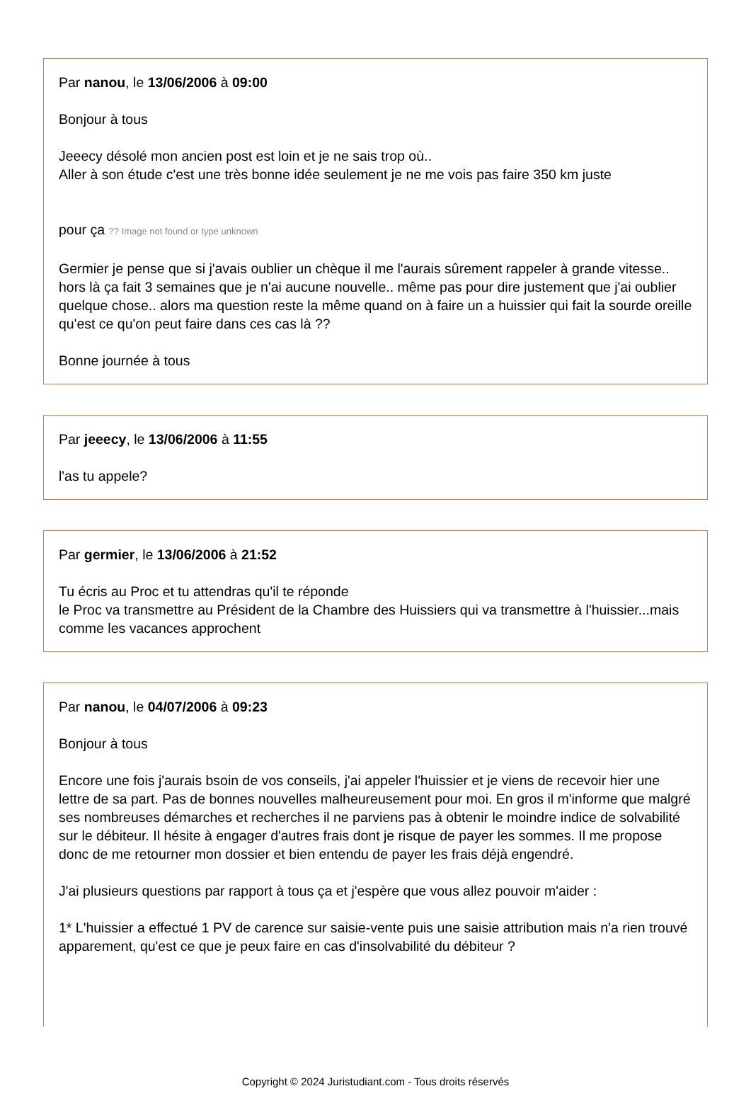Par nanou, le 13/06/2006 à 09:00
Bonjour à tous
Jeeecy désolé mon ancien post est loin et je ne sais trop où..
Aller à son étude c'est une très bonne idée seulement je ne me vois pas faire 350 km juste
pour ça ?? Image not found or type unknown
Germier je pense que si j'avais oublier un chèque il me l'aurais sûrement rappeler à grande vitesse.. hors là ça fait 3 semaines que je n'ai aucune nouvelle.. même pas pour dire justement que j'ai oublier quelque chose.. alors ma question reste la même quand on à faire un a huissier qui fait la sourde oreille qu'est ce qu'on peut faire dans ces cas là ??
Bonne journée à tous
Par jeeecy, le 13/06/2006 à 11:55
l'as tu appele?
Par germier, le 13/06/2006 à 21:52
Tu écris au Proc et tu attendras qu'il te réponde
le Proc va transmettre au Président de la Chambre des Huissiers qui va transmettre à l'huissier...mais comme les vacances approchent
Par nanou, le 04/07/2006 à 09:23
Bonjour à tous
Encore une fois j'aurais bsoin de vos conseils, j'ai appeler l'huissier et je viens de recevoir hier une lettre de sa part. Pas de bonnes nouvelles malheureusement pour moi. En gros il m'informe que malgré ses nombreuses démarches et recherches il ne parviens pas à obtenir le moindre indice de solvabilité sur le débiteur. Il hésite à engager d'autres frais dont je risque de payer les sommes. Il me propose donc de me retourner mon dossier et bien entendu de payer les frais déjà engendré.
J'ai plusieurs questions par rapport à tous ça et j'espère que vous allez pouvoir m'aider :
1* L'huissier a effectué 1 PV de carence sur saisie-vente puis une saisie attribution mais n'a rien trouvé apparement, qu'est ce que je peux faire en cas d'insolvabilité du débiteur ?
Copyright © 2024 Juristudiant.com - Tous droits réservés